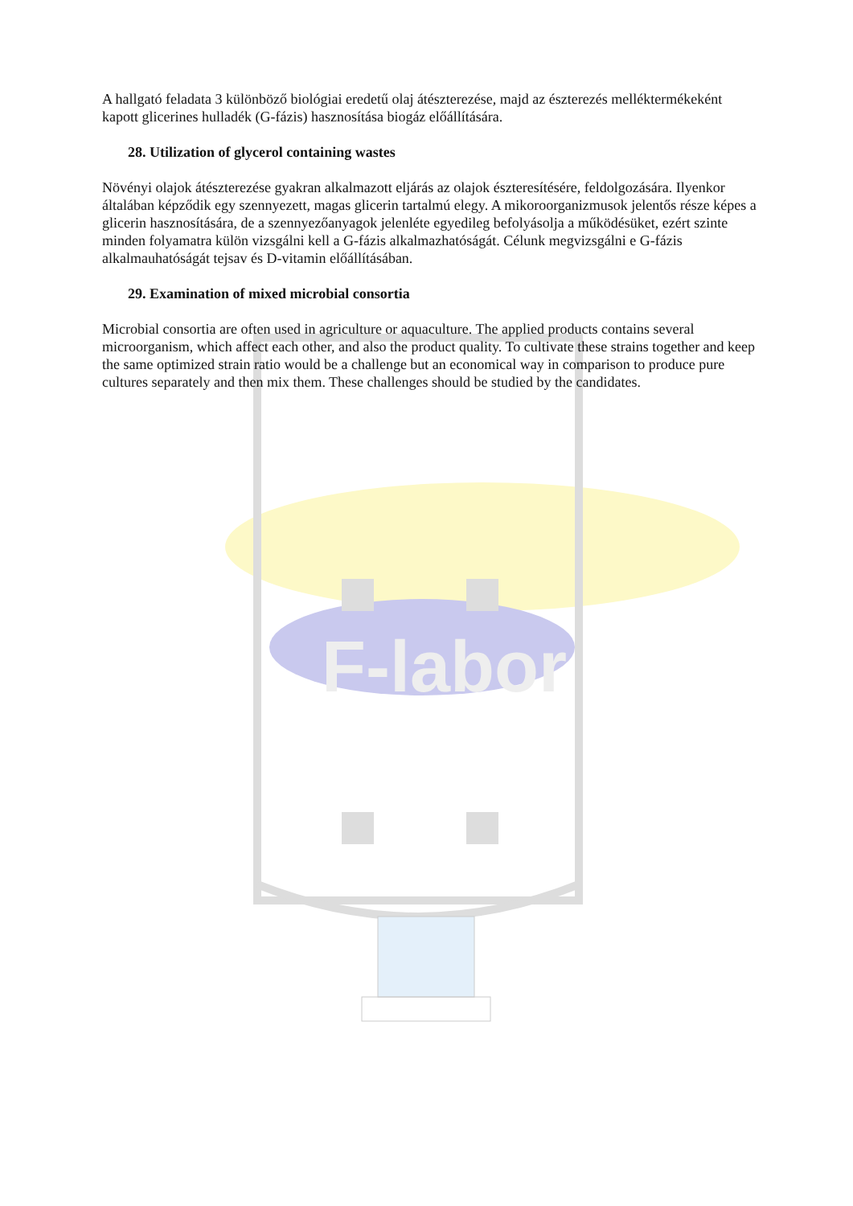F-labor
A hallgató feladata 3 különböző biológiai eredetű olaj átészterezése, majd az észterezés melléktermékeként kapott glicerines hulladék (G-fázis) hasznosítása biogáz előállítására.
28. Utilization of glycerol containing wastes
Növényi olajok átészterezése gyakran alkalmazott eljárás az olajok észteresítésére, feldolgozására. Ilyenkor általában képződik egy szennyezett, magas glicerin tartalmú elegy. A mikoroorganizmusok jelentős része képes a glicerin hasznosítására, de a szennyezőanyagok jelenléte egyedileg befolyásolja a működésüket, ezért szinte minden folyamatra külön vizsgálni kell a G-fázis alkalmazhatóságát. Célunk megvizsgálni e G-fázis alkalmauhatóságát tejsav és D-vitamin előállításában.
29. Examination of mixed microbial consortia
Microbial consortia are often used in agriculture or aquaculture. The applied products contains several microorganism, which affect each other, and also the product quality. To cultivate these strains together and keep the same optimized strain ratio would be a challenge but an economical way in comparison to produce pure cultures separately and then mix them. These challenges should be studied by the candidates.